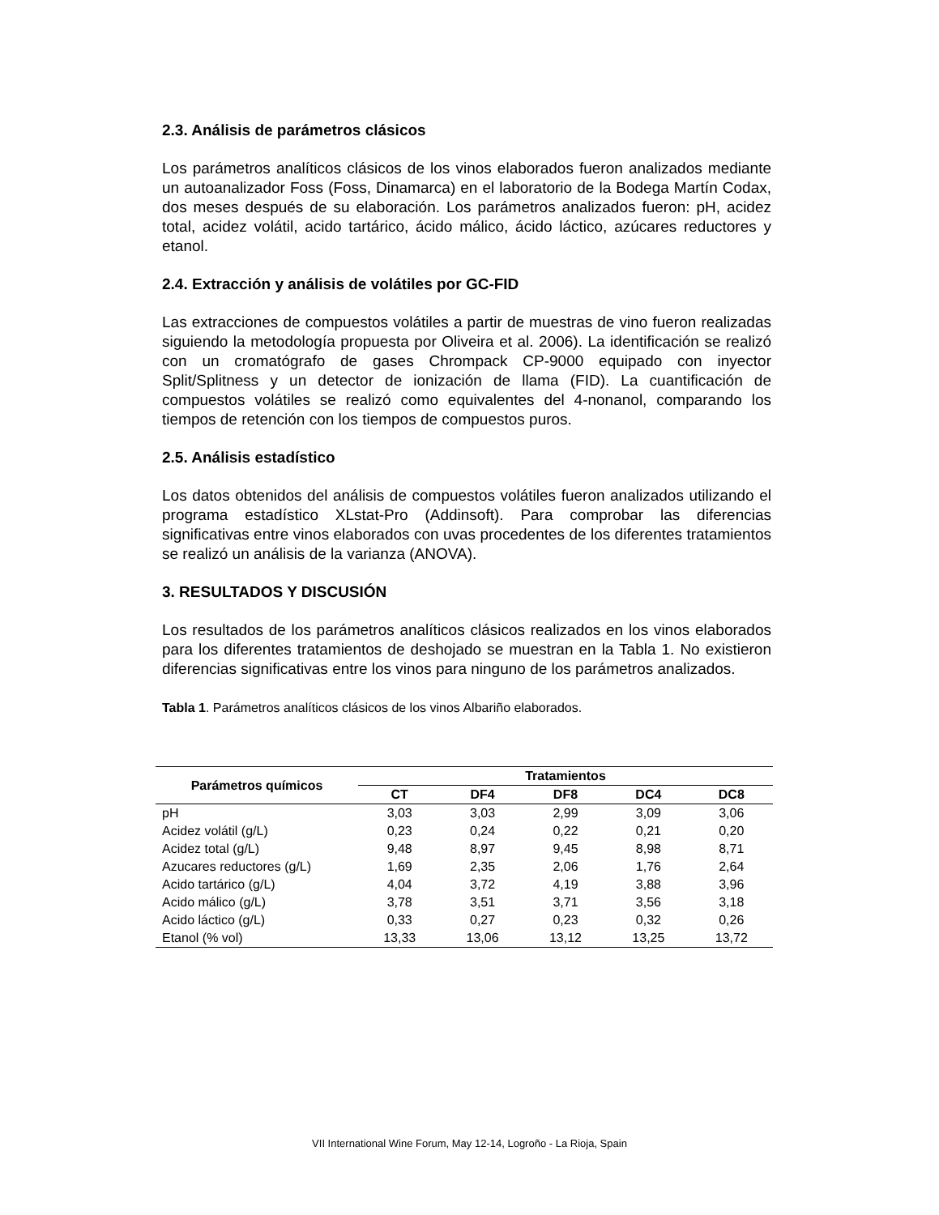2.3. Análisis de parámetros clásicos
Los parámetros analíticos clásicos de los vinos elaborados fueron analizados mediante un autoanalizador Foss (Foss, Dinamarca) en el laboratorio de la Bodega Martín Codax, dos meses después de su elaboración. Los parámetros analizados fueron: pH, acidez total, acidez volátil, acido tartárico, ácido málico, ácido láctico, azúcares reductores y etanol.
2.4. Extracción y análisis de volátiles por GC-FID
Las extracciones de compuestos volátiles a partir de muestras de vino fueron realizadas siguiendo la metodología propuesta por Oliveira et al. 2006). La identificación se realizó con un cromatógrafo de gases Chrompack CP-9000 equipado con inyector Split/Splitness y un detector de ionización de llama (FID). La cuantificación de compuestos volátiles se realizó como equivalentes del 4-nonanol, comparando los tiempos de retención con los tiempos de compuestos puros.
2.5. Análisis estadístico
Los datos obtenidos del análisis de compuestos volátiles fueron analizados utilizando el programa estadístico XLstat-Pro (Addinsoft). Para comprobar las diferencias significativas entre vinos elaborados con uvas procedentes de los diferentes tratamientos se realizó un análisis de la varianza (ANOVA).
3. RESULTADOS Y DISCUSIÓN
Los resultados de los parámetros analíticos clásicos realizados en los vinos elaborados para los diferentes tratamientos de deshojado se muestran en la Tabla 1. No existieron diferencias significativas entre los vinos para ninguno de los parámetros analizados.
Tabla 1. Parámetros analíticos clásicos de los vinos Albariño elaborados.
| Parámetros químicos | Tratamientos | | | | |
| --- | --- | --- | --- | --- | --- |
| | CT | DF4 | DF8 | DC4 | DC8 |
| pH | 3,03 | 3,03 | 2,99 | 3,09 | 3,06 |
| Acidez volátil (g/L) | 0,23 | 0,24 | 0,22 | 0,21 | 0,20 |
| Acidez total (g/L) | 9,48 | 8,97 | 9,45 | 8,98 | 8,71 |
| Azucares reductores (g/L) | 1,69 | 2,35 | 2,06 | 1,76 | 2,64 |
| Acido tartárico (g/L) | 4,04 | 3,72 | 4,19 | 3,88 | 3,96 |
| Acido málico (g/L) | 3,78 | 3,51 | 3,71 | 3,56 | 3,18 |
| Acido láctico (g/L) | 0,33 | 0,27 | 0,23 | 0,32 | 0,26 |
| Etanol (% vol) | 13,33 | 13,06 | 13,12 | 13,25 | 13,72 |
VII International Wine Forum, May 12-14, Logroño - La Rioja, Spain